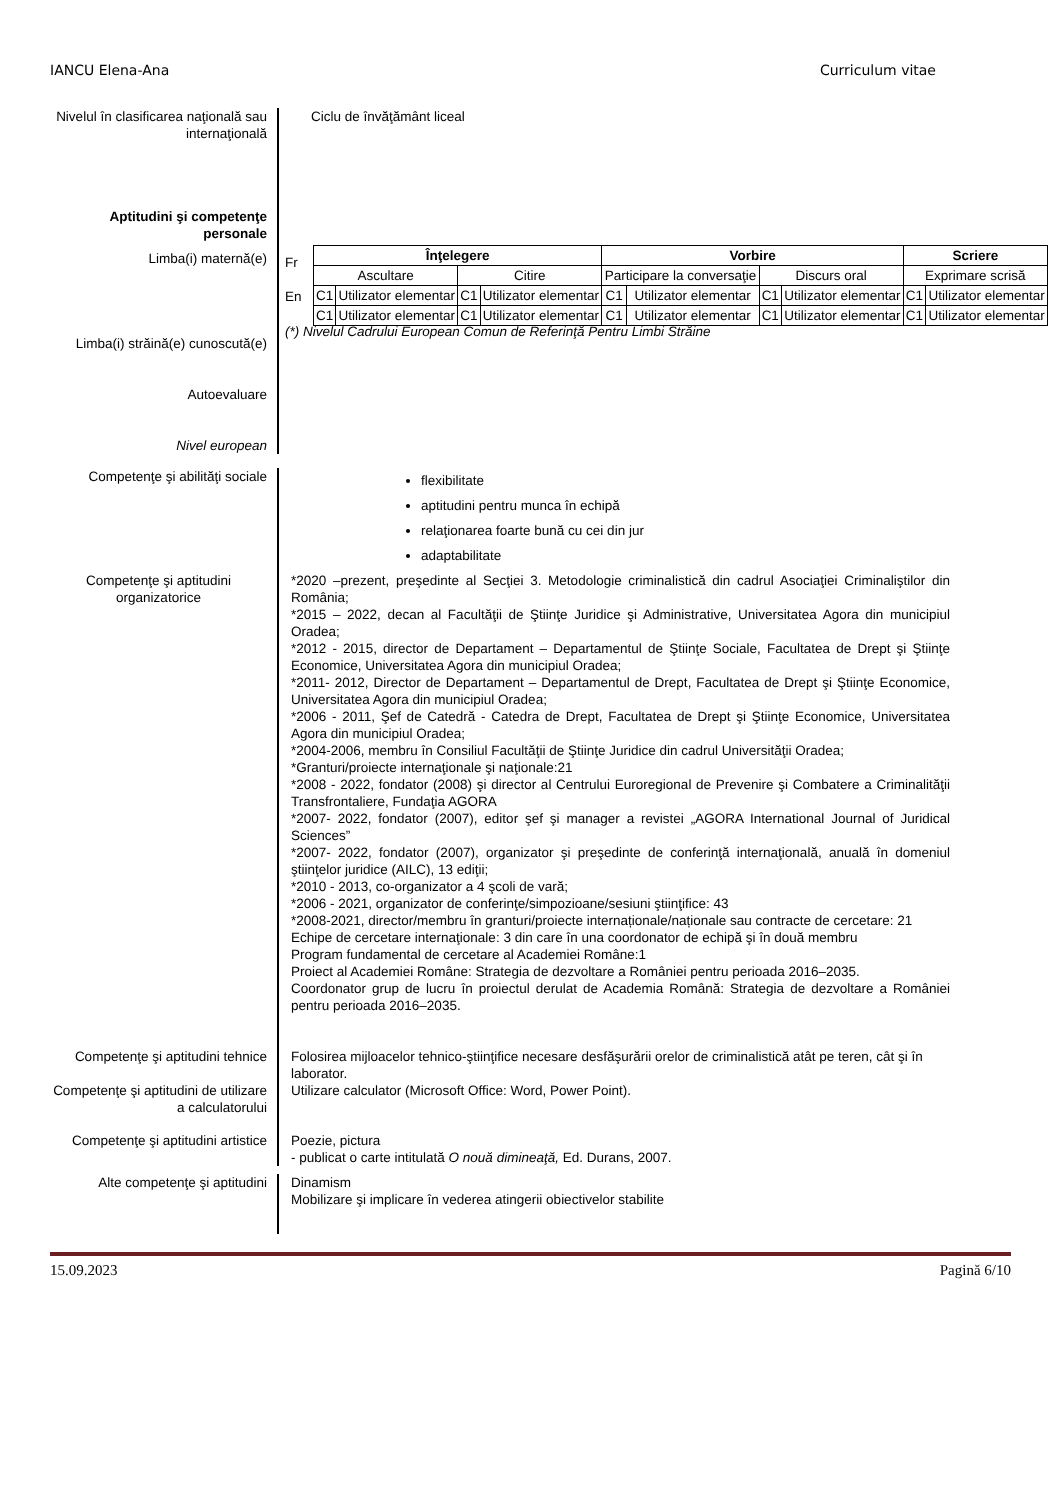IANCU Elena-Ana Curriculum vitae
Nivelul în clasificarea naţională sau internaţională
Ciclu de învăţământ liceal
Aptitudini şi competenţe personale
Limba(i) maternă(e)
Limba(i) străină(e) cunoscută(e)
Autoevaluare
Nivel european
| Înţelegere | | | | Vorbire | | | | Scriere | |
| Ascultare | | Citire | | Participare la conversaţie | | Discurs oral | | Exprimare scrisă | |
| C1 | Utilizator elementar | C1 | Utilizator elementar | C1 | Utilizator elementar | C1 | Utilizator elementar | C1 | Utilizator elementar |
| C1 | Utilizator elementar | C1 | Utilizator elementar | C1 | Utilizator elementar | C1 | Utilizator elementar | C1 | Utilizator elementar |
Fr
En
(*) Nivelul Cadrului European Comun de Referinţă Pentru Limbi Străine
Competenţe şi abilităţi sociale
flexibilitate
aptitudini pentru munca în echipă
relaţionarea foarte bună cu cei din jur
adaptabilitate
Competenţe şi aptitudini organizatorice
*2020 –prezent, preşedinte al Secţiei 3. Metodologie criminalistică din cadrul Asociaţiei Criminaliştilor din România;
*2015 – 2022, decan al Facultăţii de Ştiinţe Juridice şi Administrative, Universitatea Agora din municipiul Oradea;
*2012 - 2015, director de Departament – Departamentul de Ştiinţe Sociale, Facultatea de Drept şi Ştiinţe Economice, Universitatea Agora din municipiul Oradea;
*2011- 2012, Director de Departament – Departamentul de Drept, Facultatea de Drept şi Ştiinţe Economice, Universitatea Agora din municipiul Oradea;
*2006 - 2011, Şef de Catedră - Catedra de Drept, Facultatea de Drept şi Ştiinţe Economice, Universitatea Agora din municipiul Oradea;
*2004-2006, membru în Consiliul Facultăţii de Ştiinţe Juridice din cadrul Universităţii Oradea;
*Granturi/proiecte internaţionale şi naţionale:21
*2008 - 2022, fondator (2008) şi director al Centrului Euroregional de Prevenire şi Combatere a Criminalităţii Transfrontaliere, Fundaţia AGORA
*2007- 2022, fondator (2007), editor şef şi manager a revistei „AGORA International Journal of Juridical Sciences”
*2007- 2022, fondator (2007), organizator şi preşedinte de conferinţă internaţională, anuală în domeniul ştiinţelor juridice (AILC), 13 ediţii;
*2010 - 2013, co-organizator a 4 şcoli de vară;
*2006 - 2021, organizator de conferinţe/simpozioane/sesiuni ştiinţifice: 43
*2008-2021, director/membru în granturi/proiecte internaționale/naționale sau contracte de cercetare: 21
Echipe de cercetare internaţionale: 3 din care în una coordonator de echipă şi în două membru
Program fundamental de cercetare al Academiei Române:1
Proiect al Academiei Române: Strategia de dezvoltare a României pentru perioada 2016–2035.
Coordonator grup de lucru în proiectul derulat de Academia Română: Strategia de dezvoltare a României pentru perioada 2016–2035.
Competenţe şi aptitudini tehnice
Folosirea mijloacelor tehnico-ştiinţifice necesare desfăşurării orelor de criminalistică atât pe teren, cât şi în laborator.
Competenţe şi aptitudini de utilizare a calculatorului
Utilizare calculator (Microsoft Office: Word, Power Point).
Competenţe şi aptitudini artistice
Poezie, pictura
- publicat o carte intitulată O nouă dimineaţă, Ed. Durans, 2007.
Alte competenţe şi aptitudini
Dinamism
Mobilizare şi implicare în vederea atingerii obiectivelor stabilite
15.09.2023 Pagină 6/10